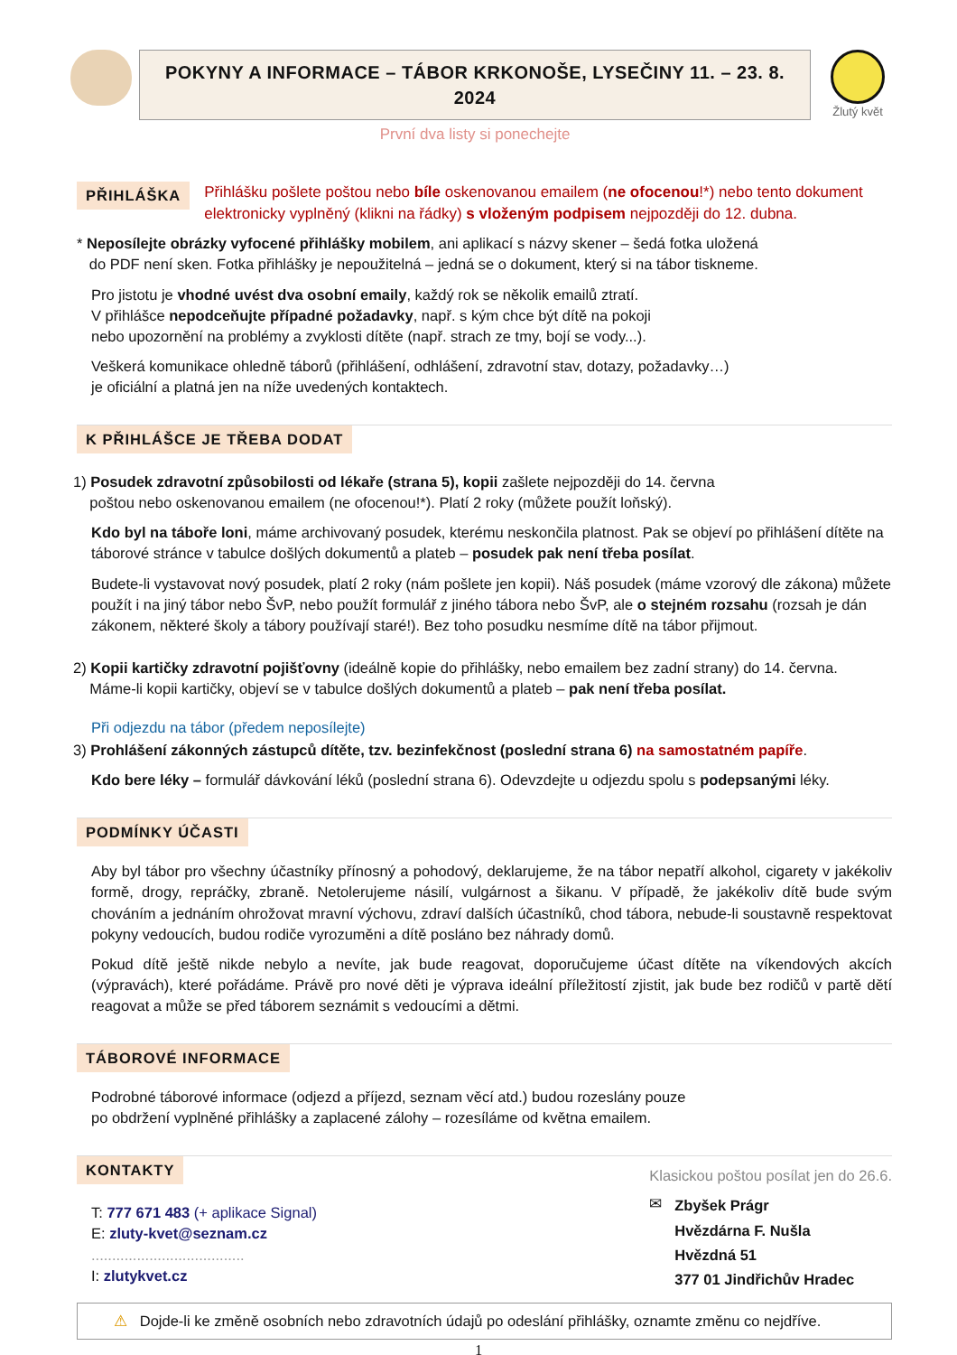POKYNY A INFORMACE – TÁBOR KRKONOŠE, LYSEČINY 11. – 23. 8. 2024
První dva listy si ponechejte
Žlutý květ
PŘIHLÁŠKA
Přihlášku pošlete poštou nebo bíle oskenovanou emailem (ne ofocenou!*) nebo tento dokument elektronicky vyplněný (klikni na řádky) s vloženým podpisem nejpozději do 12. dubna.
* Neposílejte obrázky vyfocené přihlášky mobilem, ani aplikací s názvy skener – šedá fotka uložená
do PDF není sken. Fotka přihlášky je nepoužitelná – jedná se o dokument, který si na tábor tiskneme.
Pro jistotu je vhodné uvést dva osobní emaily, každý rok se několik emailů ztratí.
V přihlášce nepodceňujte případné požadavky, např. s kým chce být dítě na pokoji
nebo upozornění na problémy a zvyklosti dítěte (např. strach ze tmy, bojí se vody...).
Veškerá komunikace ohledně táborů (přihlášení, odhlášení, zdravotní stav, dotazy, požadavky…)
je oficiální a platná jen na níže uvedených kontaktech.
K PŘIHLÁŠCE JE TŘEBA DODAT
1) Posudek zdravotní způsobilosti od lékaře (strana 5), kopii zašlete nejpozději do 14. června
poštou nebo oskenovanou emailem (ne ofocenou!*). Platí 2 roky (můžete použít loňský).
Kdo byl na táboře loni, máme archivovaný posudek, kterému neskončila platnost. Pak se objeví po přihlášení dítěte na táborové stránce v tabulce došlých dokumentů a plateb – posudek pak není třeba posílat.
Budete-li vystavovat nový posudek, platí 2 roky (nám pošlete jen kopii). Náš posudek (máme vzorový dle zákona) můžete použít i na jiný tábor nebo ŠvP, nebo použít formulář z jiného tábora nebo ŠvP, ale o stejném rozsahu (rozsah je dán zákonem, některé školy a tábory používají staré!). Bez toho posudku nesmíme dítě na tábor přijmout.
2) Kopii kartičky zdravotní pojišťovny (ideálně kopie do přihlášky, nebo emailem bez zadní strany) do 14. června.
Máme-li kopii kartičky, objeví se v tabulce došlých dokumentů a plateb – pak není třeba posílat.
Při odjezdu na tábor (předem neposílejte)
3) Prohlášení zákonných zástupců dítěte, tzv. bezinfekčnost (poslední strana 6) na samostatném papíře.
Kdo bere léky – formulář dávkování léků (poslední strana 6). Odevzdejte u odjezdu spolu s podepsanými léky.
PODMÍNKY ÚČASTI
Aby byl tábor pro všechny účastníky přínosný a pohodový, deklarujeme, že na tábor nepatří alkohol, cigarety v jakékoliv formě, drogy, repráčky, zbraně. Netolerujeme násilí, vulgárnost a šikanu. V případě, že jakékoliv dítě bude svým chováním a jednáním ohrožovat mravní výchovu, zdraví dalších účastníků, chod tábora, nebude-li soustavně respektovat pokyny vedoucích, budou rodiče vyrozuměni a dítě posláno bez náhrady domů.
Pokud dítě ještě nikde nebylo a nevíte, jak bude reagovat, doporučujeme účast dítěte na víkendových akcích (výpravách), které pořádáme. Právě pro nové děti je výprava ideální příležitostí zjistit, jak bude bez rodičů v partě dětí reagovat a může se před táborem seznámit s vedoucími a dětmi.
TÁBOROVÉ INFORMACE
Podrobné táborové informace (odjezd a příjezd, seznam věcí atd.) budou rozeslány pouze
po obdržení vyplněné přihlášky a zaplacené zálohy – rozesíláme od května emailem.
KONTAKTY
T: 777 671 483 (+ aplikace Signal)
E: zluty-kvet@seznam.cz
.....................................
I: zlutykvet.cz
Klasickou poštou posílat jen do 26.6.
✉ Zbyšek Prágr
Hvězdárna F. Nušla
Hvězdná 51
377 01 Jindřichův Hradec
⚠ Dojde-li ke změně osobních nebo zdravotních údajů po odeslání přihlášky, oznamte změnu co nejdříve.
1